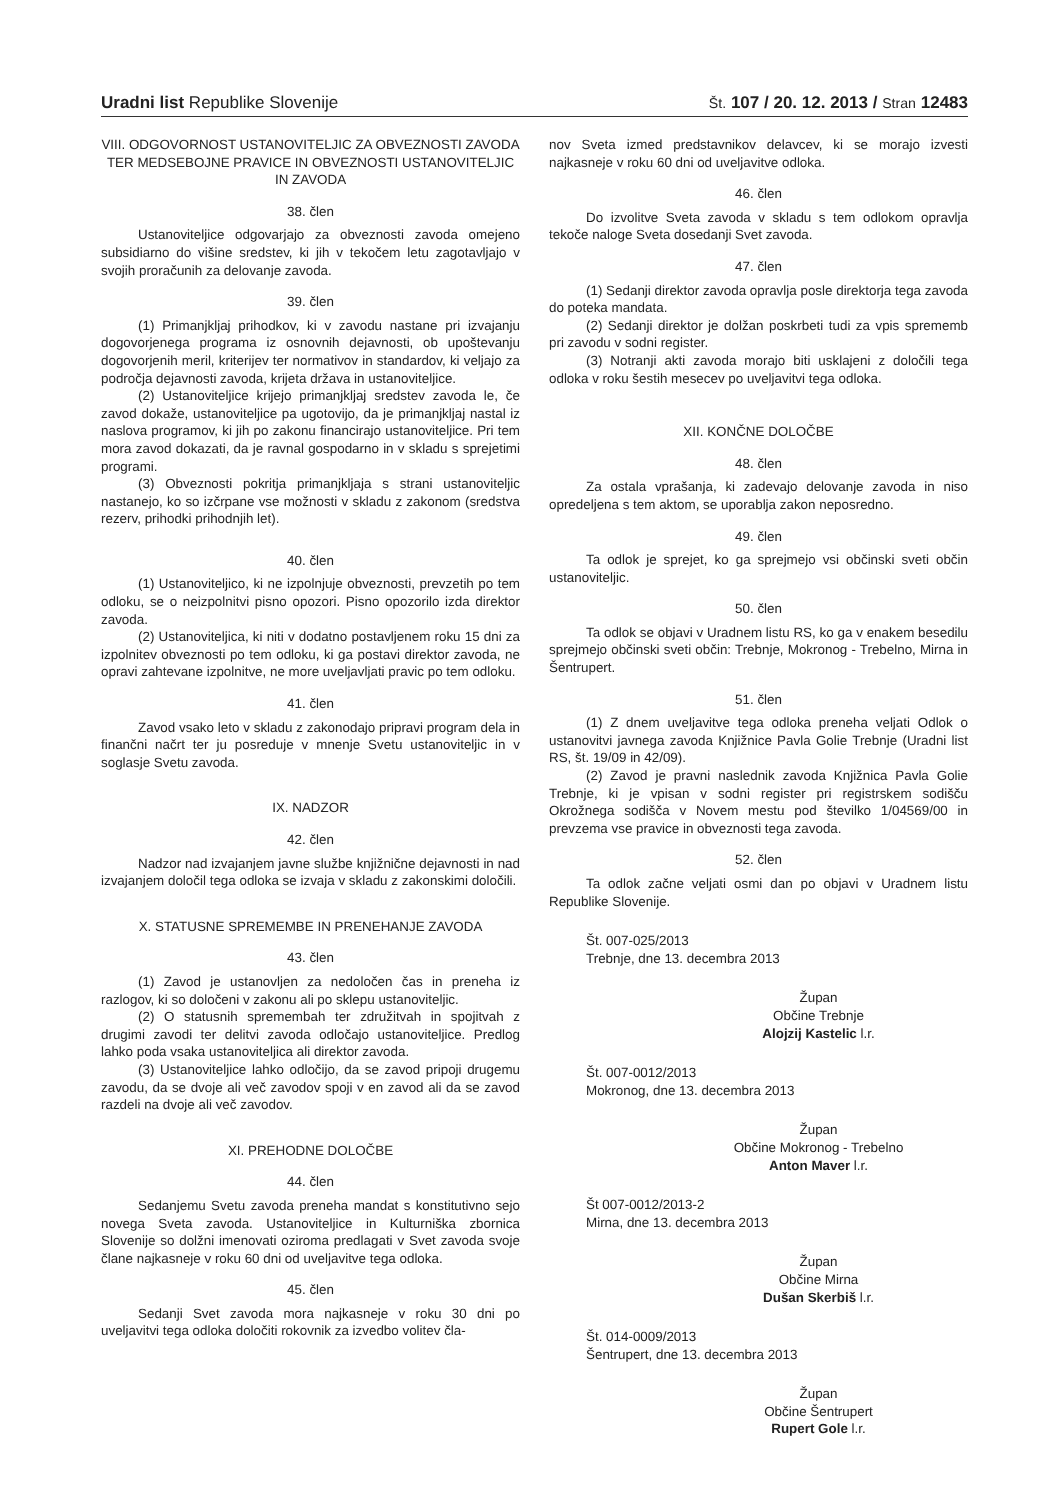Uradni list Republike Slovenije Št. 107 / 20. 12. 2013 / Stran 12483
VIII. ODGOVORNOST USTANOVITELJIC ZA OBVEZNOSTI ZAVODA TER MEDSEBOJNE PRAVICE IN OBVEZNOSTI USTANOVITELJIC IN ZAVODA
38. člen
Ustanoviteljice odgovarjajo za obveznosti zavoda omejeno subsidiarno do višine sredstev, ki jih v tekočem letu zagotavljajo v svojih proračunih za delovanje zavoda.
39. člen
(1) Primanjkljaj prihodkov, ki v zavodu nastane pri izvajanju dogovorjenega programa iz osnovnih dejavnosti, ob upoštevanju dogovorjenih meril, kriterijev ter normativov in standardov, ki veljajo za področja dejavnosti zavoda, krijeta država in ustanoviteljice.
(2) Ustanoviteljice krijejo primanjkljaj sredstev zavoda le, če zavod dokaže, ustanoviteljice pa ugotovijo, da je primanjkljaj nastal iz naslova programov, ki jih po zakonu financirajo ustanoviteljice. Pri tem mora zavod dokazati, da je ravnal gospodarno in v skladu s sprejetimi programi.
(3) Obveznosti pokritja primanjkljaja s strani ustanoviteljic nastanejo, ko so izčrpane vse možnosti v skladu z zakonom (sredstva rezerv, prihodki prihodnjih let).
40. člen
(1) Ustanoviteljico, ki ne izpolnjuje obveznosti, prevzetih po tem odloku, se o neizpolnitvi pisno opozori. Pisno opozorilo izda direktor zavoda.
(2) Ustanoviteljica, ki niti v dodatno postavljenem roku 15 dni za izpolnitev obveznosti po tem odloku, ki ga postavi direktor zavoda, ne opravi zahtevane izpolnitve, ne more uveljavljati pravic po tem odloku.
41. člen
Zavod vsako leto v skladu z zakonodajo pripravi program dela in finančni načrt ter ju posreduje v mnenje Svetu ustanoviteljic in v soglasje Svetu zavoda.
IX. NADZOR
42. člen
Nadzor nad izvajanjem javne službe knjižnične dejavnosti in nad izvajanjem določil tega odloka se izvaja v skladu z zakonskimi določili.
X. STATUSNE SPREMEMBE IN PRENEHANJE ZAVODA
43. člen
(1) Zavod je ustanovljen za nedoločen čas in preneha iz razlogov, ki so določeni v zakonu ali po sklepu ustanoviteljic.
(2) O statusnih spremembah ter združitvah in spojitvah z drugimi zavodi ter delitvi zavoda odločajo ustanoviteljice. Predlog lahko poda vsaka ustanoviteljica ali direktor zavoda.
(3) Ustanoviteljice lahko odločijo, da se zavod pripoji drugemu zavodu, da se dvoje ali več zavodov spoji v en zavod ali da se zavod razdeli na dvoje ali več zavodov.
XI. PREHODNE DOLOČBE
44. člen
Sedanjemu Svetu zavoda preneha mandat s konstitutivno sejo novega Sveta zavoda. Ustanoviteljice in Kulturniška zbornica Slovenije so dolžni imenovati oziroma predlagati v Svet zavoda svoje člane najkasneje v roku 60 dni od uveljavitve tega odloka.
45. člen
Sedanji Svet zavoda mora najkasneje v roku 30 dni po uveljavitvi tega odloka določiti rokovnik za izvedbo volitev čla-
nov Sveta izmed predstavnikov delavcev, ki se morajo izvesti najkasneje v roku 60 dni od uveljavitve odloka.
46. člen
Do izvolitve Sveta zavoda v skladu s tem odlokom opravlja tekoče naloge Sveta dosedanji Svet zavoda.
47. člen
(1) Sedanji direktor zavoda opravlja posle direktorja tega zavoda do poteka mandata.
(2) Sedanji direktor je dolžan poskrbeti tudi za vpis sprememb pri zavodu v sodni register.
(3) Notranji akti zavoda morajo biti usklajeni z določili tega odloka v roku šestih mesecev po uveljavitvi tega odloka.
XII. KONČNE DOLOČBE
48. člen
Za ostala vprašanja, ki zadevajo delovanje zavoda in niso opredeljena s tem aktom, se uporablja zakon neposredno.
49. člen
Ta odlok je sprejet, ko ga sprejmejo vsi občinski sveti občin ustanoviteljic.
50. člen
Ta odlok se objavi v Uradnem listu RS, ko ga v enakem besedilu sprejmejo občinski sveti občin: Trebnje, Mokronog - Trebelno, Mirna in Šentrupert.
51. člen
(1) Z dnem uveljavitve tega odloka preneha veljati Odlok o ustanovitvi javnega zavoda Knjižnice Pavla Golie Trebnje (Uradni list RS, št. 19/09 in 42/09).
(2) Zavod je pravni naslednik zavoda Knjižnica Pavla Golie Trebnje, ki je vpisan v sodni register pri registrskem sodišču Okrožnega sodišča v Novem mestu pod številko 1/04569/00 in prevzema vse pravice in obveznosti tega zavoda.
52. člen
Ta odlok začne veljati osmi dan po objavi v Uradnem listu Republike Slovenije.
Št. 007-025/2013
Trebnje, dne 13. decembra 2013
Župan
Občine Trebnje
Alojzij Kastelic l.r.
Št. 007-0012/2013
Mokronog, dne 13. decembra 2013
Župan
Občine Mokronog - Trebelno
Anton Maver l.r.
Št 007-0012/2013-2
Mirna, dne 13. decembra 2013
Župan
Občine Mirna
Dušan Skerbiš l.r.
Št. 014-0009/2013
Šentrupert, dne 13. decembra 2013
Župan
Občine Šentrupert
Rupert Gole l.r.